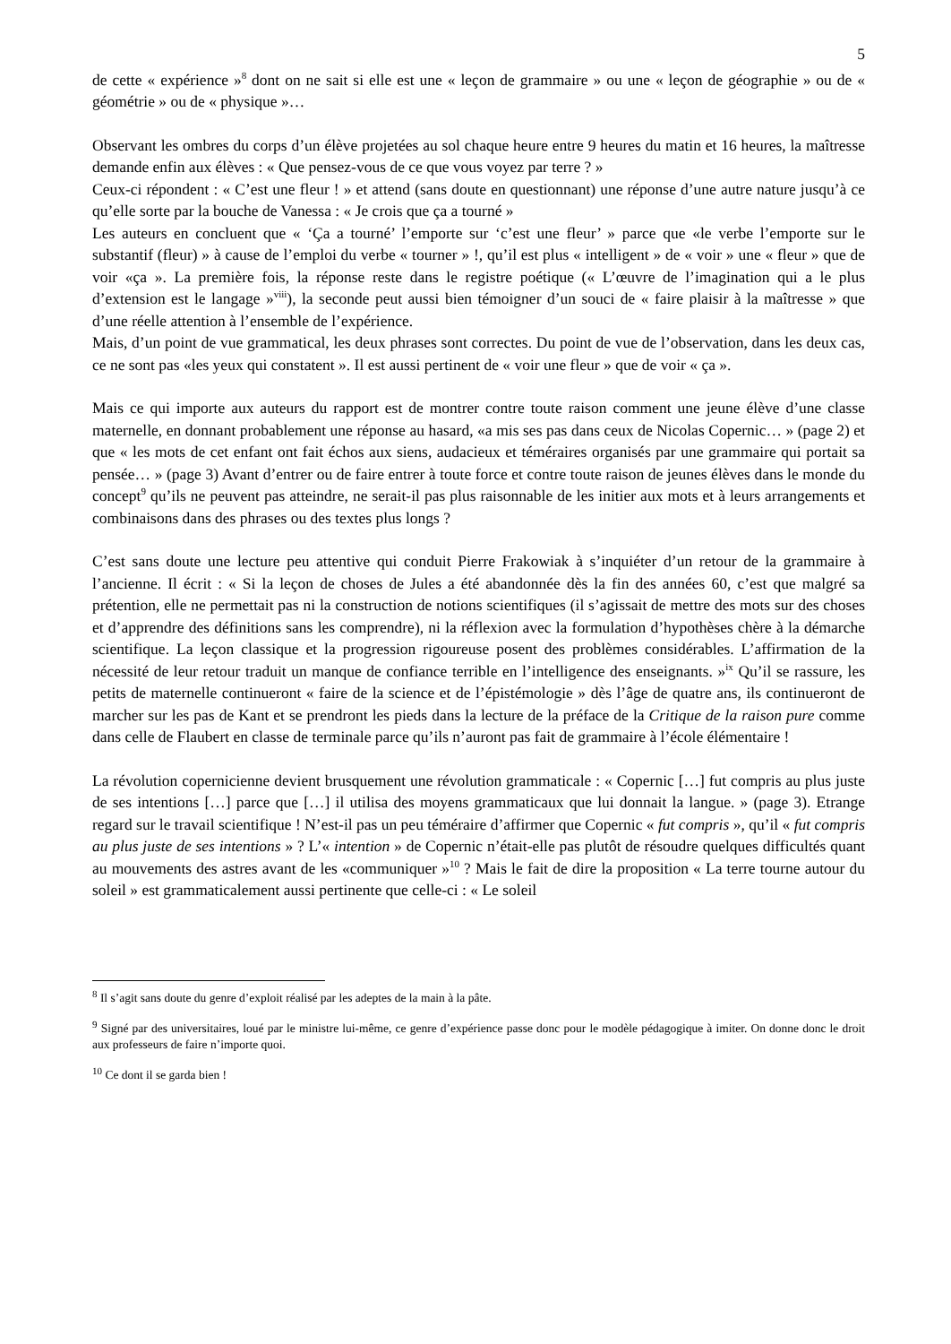5
de cette « expérience »<sup>8</sup> dont on ne sait si elle est une « leçon de grammaire » ou une « leçon de géographie » ou de « géométrie » ou de « physique »…
Observant les ombres du corps d’un élève projetées au sol chaque heure entre 9 heures du matin et 16 heures, la maîtresse demande enfin aux élèves : « Que pensez-vous de ce que vous voyez par terre ? »
Ceux-ci répondent : « C’est une fleur ! » et attend (sans doute en questionnant) une réponse d’une autre nature jusqu’à ce qu’elle sorte par la bouche de Vanessa : « Je crois que ça a tourné »
Les auteurs en concluent que « ‘Ça a tourné’ l’emporte sur ‘c’est une fleur’ » parce que «le verbe l’emporte sur le substantif (fleur) » à cause de l’emploi du verbe « tourner » !, qu’il est plus « intelligent » de « voir » une « fleur » que de voir «ça ». La première fois, la réponse reste dans le registre poétique (« L’œuvre de l’imagination qui a le plus d’extension est le langage »<sup>viii</sup>), la seconde peut aussi bien témoigner d’un souci de « faire plaisir à la maîtresse » que d’une réelle attention à l’ensemble de l’expérience.
Mais, d’un point de vue grammatical, les deux phrases sont correctes. Du point de vue de l’observation, dans les deux cas, ce ne sont pas «les yeux qui constatent ». Il est aussi pertinent de « voir une fleur » que de voir « ça ».
Mais ce qui importe aux auteurs du rapport est de montrer contre toute raison comment une jeune élève d’une classe maternelle, en donnant probablement une réponse au hasard, «a mis ses pas dans ceux de Nicolas Copernic… » (page 2) et que « les mots de cet enfant ont fait échos aux siens, audacieux et téméraires organisés par une grammaire qui portait sa pensée… » (page 3) Avant d’entrer ou de faire entrer à toute force et contre toute raison de jeunes élèves dans le monde du concept<sup>9</sup> qu’ils ne peuvent pas atteindre, ne serait-il pas plus raisonnable de les initier aux mots et à leurs arrangements et combinaisons dans des phrases ou des textes plus longs ?
C’est sans doute une lecture peu attentive qui conduit Pierre Frakowiak à s’inquiéter d’un retour de la grammaire à l’ancienne. Il écrit : « Si la leçon de choses de Jules a été abandonnée dès la fin des années 60, c’est que malgré sa prétention, elle ne permettait pas ni la construction de notions scientifiques (il s’agissait de mettre des mots sur des choses et d’apprendre des définitions sans les comprendre), ni la réflexion avec la formulation d’hypothèses chère à la démarche scientifique. La leçon classique et la progression rigoureuse posent des problèmes considérables. L’affirmation de la nécessité de leur retour traduit un manque de confiance terrible en l’intelligence des enseignants. »<sup>ix</sup> Qu’il se rassure, les petits de maternelle continueront « faire de la science et de l’épistémologie » dès l’âge de quatre ans, ils continueront de marcher sur les pas de Kant et se prendront les pieds dans la lecture de la préface de la Critique de la raison pure comme dans celle de Flaubert en classe de terminale parce qu’ils n’auront pas fait de grammaire à l’école élémentaire !
La révolution copernicienne devient brusquement une révolution grammaticale : « Copernic […] fut compris au plus juste de ses intentions […] parce que […] il utilisa des moyens grammaticaux que lui donnait la langue. » (page 3). Etrange regard sur le travail scientifique ! N’est-il pas un peu téméraire d’affirmer que Copernic « fut compris », qu’il « fut compris au plus juste de ses intentions » ? L’« intention » de Copernic n’était-elle pas plutôt de résoudre quelques difficultés quant au mouvements des astres avant de les «communiquer »<sup>10</sup> ? Mais le fait de dire la proposition « La terre tourne autour du soleil » est grammaticalement aussi pertinente que celle-ci : « Le soleil
<sup>8</sup> Il s’agit sans doute du genre d’exploit réalisé par les adeptes de la main à la pâte.
<sup>9</sup> Signé par des universitaires, loué par le ministre lui-même, ce genre d’expérience passe donc pour le modèle pédagogique à imiter. On donne donc le droit aux professeurs de faire n’importe quoi.
<sup>10</sup> Ce dont il se garda bien !